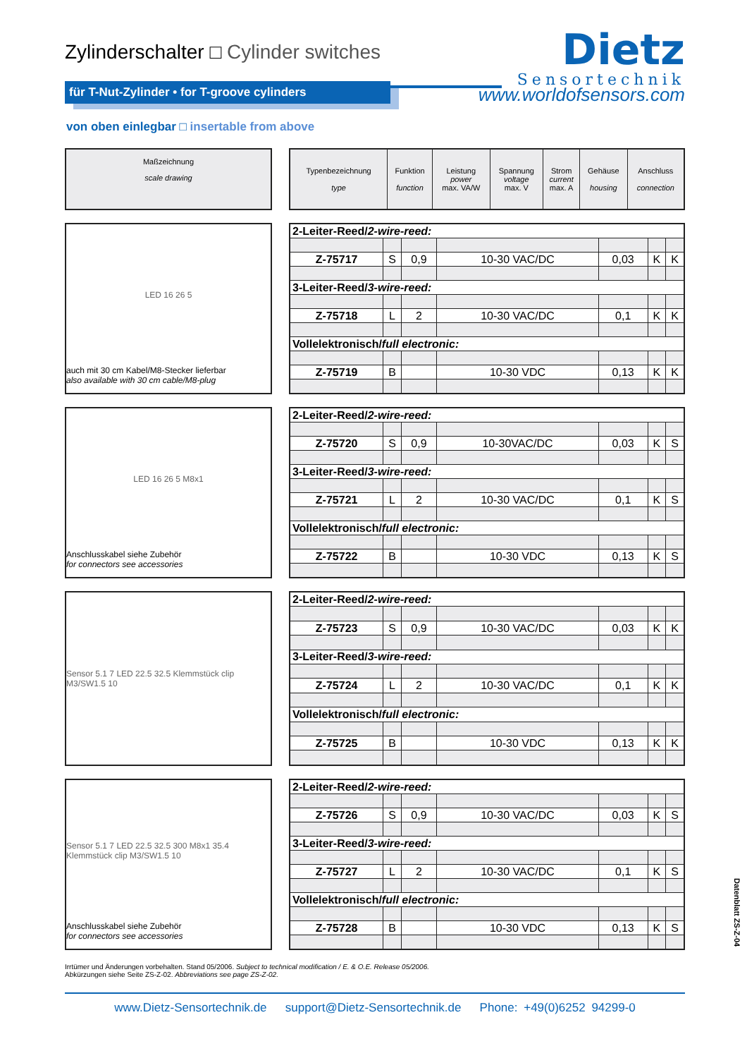Zylinderschalter □ Cylinder switches
Dietz
Sensortechnik
für T-Nut-Zylinder • for T-groove cylinders
www.worldofsensors.com
von oben einlegbar □ insertable from above
Maßzeichnung
scale drawing
| Typenbezeichnung type | Funktion function | Leistung power max. VA/W | Spannung voltage max. V | Strom current max. A | Gehäuse housing | Anschluss connection |
| --- | --- | --- | --- | --- | --- | --- |
LED 16 26 5
auch mit 30 cm Kabel/M8-Stecker lieferbar
also available with 30 cm cable/M8-plug
| 2-Leiter-Reed/ 2-wire-reed: | | | | | | |
| Z-75717 | S | 0,9 | 10-30 VAC/DC | 0,03 | K | K |
| 3-Leiter-Reed/ 3-wire-reed: | | | | | | |
| Z-75718 | L | 2 | 10-30 VAC/DC | 0,1 | K | K |
| Vollelektronisch/ full electronic: | | | | | | |
| Z-75719 | B | | 10-30 VDC | 0,13 | K | K |
LED 16 26 5 M8x1
Anschlusskabel siehe Zubehör
for connectors see accessories
| 2-Leiter-Reed/ 2-wire-reed: | | | | | | |
| Z-75720 | S | 0,9 | 10-30VAC/DC | 0,03 | K | S |
| 3-Leiter-Reed/ 3-wire-reed: | | | | | | |
| Z-75721 | L | 2 | 10-30 VAC/DC | 0,1 | K | S |
| Vollelektronisch/ full electronic: | | | | | | |
| Z-75722 | B | | 10-30 VDC | 0,13 | K | S |
Sensor 5.1 7 LED 22.5 32.5 Klemmstück clip M3/SW1.5 10
| 2-Leiter-Reed/ 2-wire-reed: | | | | | | |
| Z-75723 | S | 0,9 | 10-30 VAC/DC | 0,03 | K | K |
| 3-Leiter-Reed/ 3-wire-reed: | | | | | | |
| Z-75724 | L | 2 | 10-30 VAC/DC | 0,1 | K | K |
| Vollelektronisch/ full electronic: | | | | | | |
| Z-75725 | B | | 10-30 VDC | 0,13 | K | K |
Sensor 5.1 7 LED 22.5 32.5 300 M8x1 35.4 Klemmstück clip M3/SW1.5 10
Anschlusskabel siehe Zubehör
for connectors see accessories
| 2-Leiter-Reed/ 2-wire-reed: | | | | | | |
| Z-75726 | S | 0,9 | 10-30 VAC/DC | 0,03 | K | S |
| 3-Leiter-Reed/ 3-wire-reed: | | | | | | |
| Z-75727 | L | 2 | 10-30 VAC/DC | 0,1 | K | S |
| Vollelektronisch/ full electronic: | | | | | | |
| Z-75728 | B | | 10-30 VDC | 0,13 | K | S |
Irrtümer und Änderungen vorbehalten. Stand 05/2006. Subject to technical modification / E. & O.E. Release 05/2006.
Abkürzungen siehe Seite ZS-Z-02. Abbreviations see page ZS-Z-02.
www.Dietz-Sensortechnik.de support@Dietz-Sensortechnik.de Phone: +49(0)6252 94299-0
Datenblatt ZS-Z-04